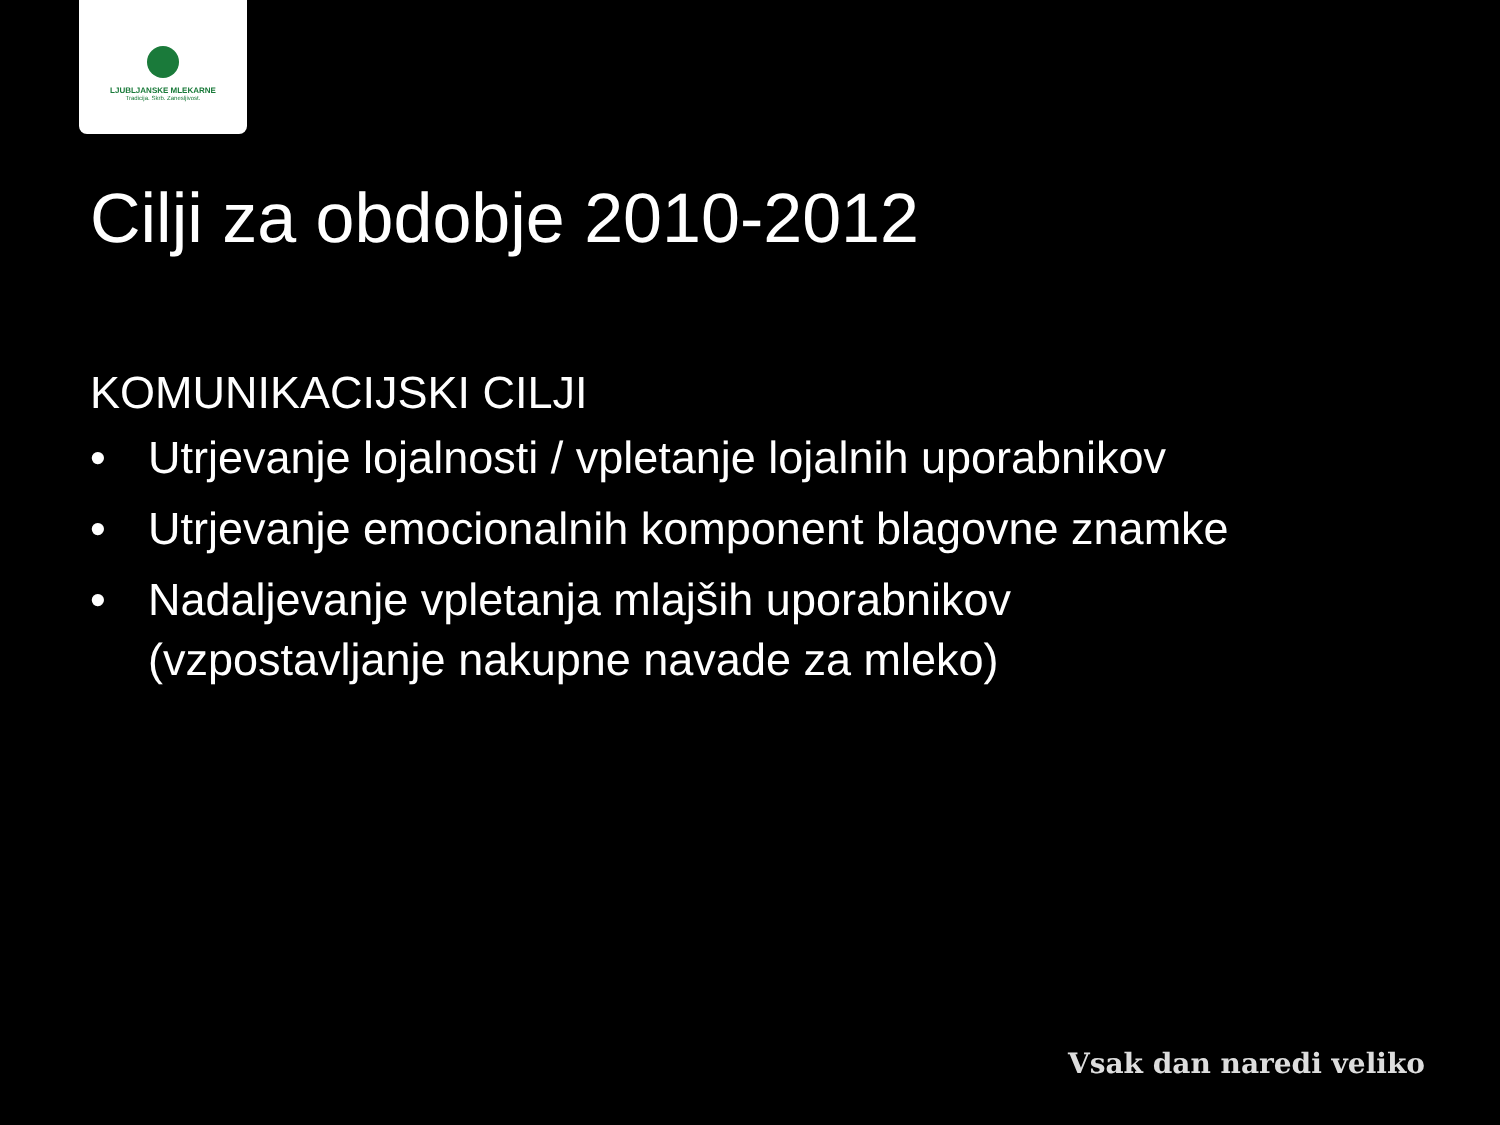LJUBLJANSKE MLEKARNE
Tradicija. Skrb. Zanesljivost.
Cilji za obdobje 2010-2012
KOMUNIKACIJSKI CILJI
• Utrjevanje lojalnosti / vpletanje lojalnih uporabnikov
• Utrjevanje emocionalnih komponent blagovne znamke
• Nadaljevanje vpletanja mlajših uporabnikov
(vzpostavljanje nakupne navade za mleko)
Vsak dan naredi veliko